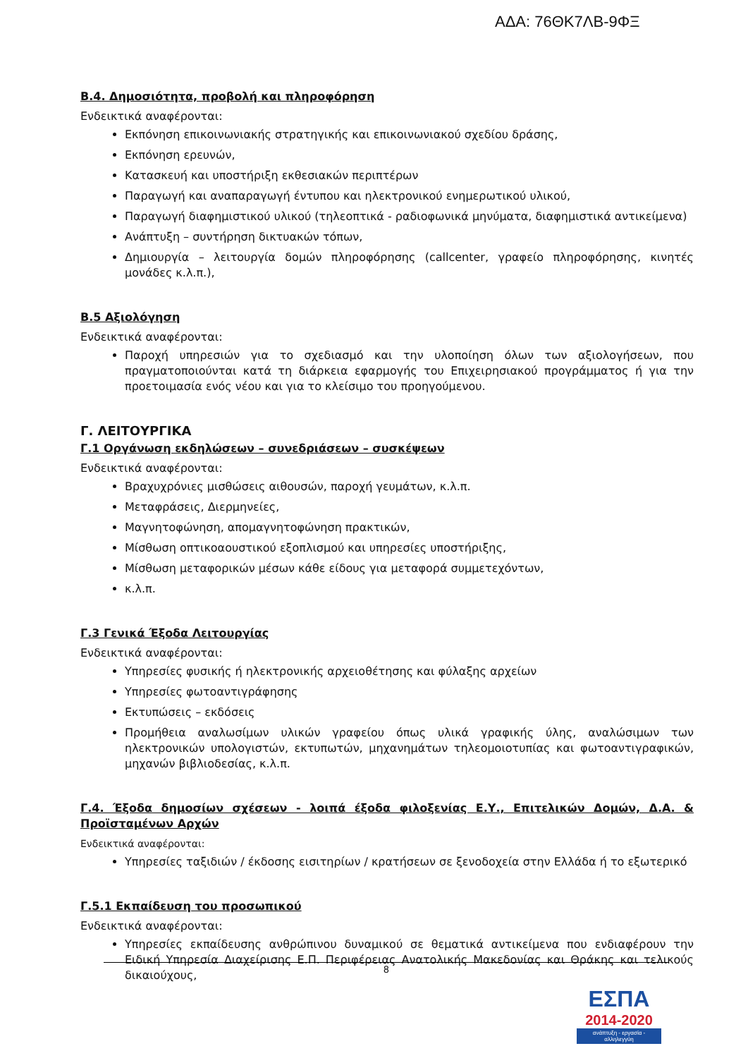ΑΔΑ: 76ΘΚ7ΛΒ-9ΦΞ
Β.4. Δημοσιότητα, προβολή και πληροφόρηση
Ενδεικτικά αναφέρονται:
Εκπόνηση επικοινωνιακής στρατηγικής και επικοινωνιακού σχεδίου δράσης,
Εκπόνηση ερευνών,
Κατασκευή και υποστήριξη εκθεσιακών περιπτέρων
Παραγωγή και αναπαραγωγή έντυπου και ηλεκτρονικού ενημερωτικού υλικού,
Παραγωγή διαφημιστικού υλικού (τηλεοπτικά - ραδιοφωνικά μηνύματα, διαφημιστικά αντικείμενα)
Ανάπτυξη – συντήρηση δικτυακών τόπων,
Δημιουργία – λειτουργία δομών πληροφόρησης (callcenter, γραφείο πληροφόρησης, κινητές μονάδες κ.λ.π.),
Β.5 Αξιολόγηση
Ενδεικτικά αναφέρονται:
Παροχή υπηρεσιών για το σχεδιασμό και την υλοποίηση όλων των αξιολογήσεων, που πραγματοποιούνται κατά τη διάρκεια εφαρμογής του Επιχειρησιακού προγράμματος ή για την προετοιμασία ενός νέου και για το κλείσιμο του προηγούμενου.
Γ. ΛΕΙΤΟΥΡΓΙΚΑ
Γ.1 Οργάνωση εκδηλώσεων – συνεδριάσεων – συσκέψεων
Ενδεικτικά αναφέρονται:
Βραχυχρόνιες μισθώσεις αιθουσών, παροχή γευμάτων, κ.λ.π.
Μεταφράσεις, Διερμηνείες,
Μαγνητοφώνηση, απομαγνητοφώνηση πρακτικών,
Μίσθωση οπτικοαουστικού εξοπλισμού και υπηρεσίες υποστήριξης,
Μίσθωση μεταφορικών μέσων κάθε είδους για μεταφορά συμμετεχόντων,
κ.λ.π.
Γ.3 Γενικά Έξοδα Λειτουργίας
Ενδεικτικά αναφέρονται:
Υπηρεσίες φυσικής ή ηλεκτρονικής αρχειοθέτησης και φύλαξης αρχείων
Υπηρεσίες φωτοαντιγράφησης
Εκτυπώσεις – εκδόσεις
Προμήθεια αναλωσίμων υλικών γραφείου όπως υλικά γραφικής ύλης, αναλώσιμων των ηλεκτρονικών υπολογιστών, εκτυπωτών, μηχανημάτων τηλεομοιοτυπίας και φωτοαντιγραφικών, μηχανών βιβλιοδεσίας, κ.λ.π.
Γ.4. Έξοδα δημοσίων σχέσεων - λοιπά έξοδα φιλοξενίας Ε.Υ., Επιτελικών Δομών, Δ.Α. & Προϊσταμένων Αρχών
Ενδεικτικά αναφέρονται:
Υπηρεσίες ταξιδιών / έκδοσης εισιτηρίων / κρατήσεων σε ξενοδοχεία στην Ελλάδα ή το εξωτερικό
Γ.5.1 Εκπαίδευση του προσωπικού
Ενδεικτικά αναφέρονται:
Υπηρεσίες εκπαίδευσης ανθρώπινου δυναμικού σε θεματικά αντικείμενα που ενδιαφέρουν την Ειδική Υπηρεσία Διαχείρισης Ε.Π. Περιφέρειας Ανατολικής Μακεδονίας και Θράκης και τελικούς δικαιούχους,
8
ΕΣΠΑ
2014-2020
ανάπτυξη - εργασία - αλληλεγγύη